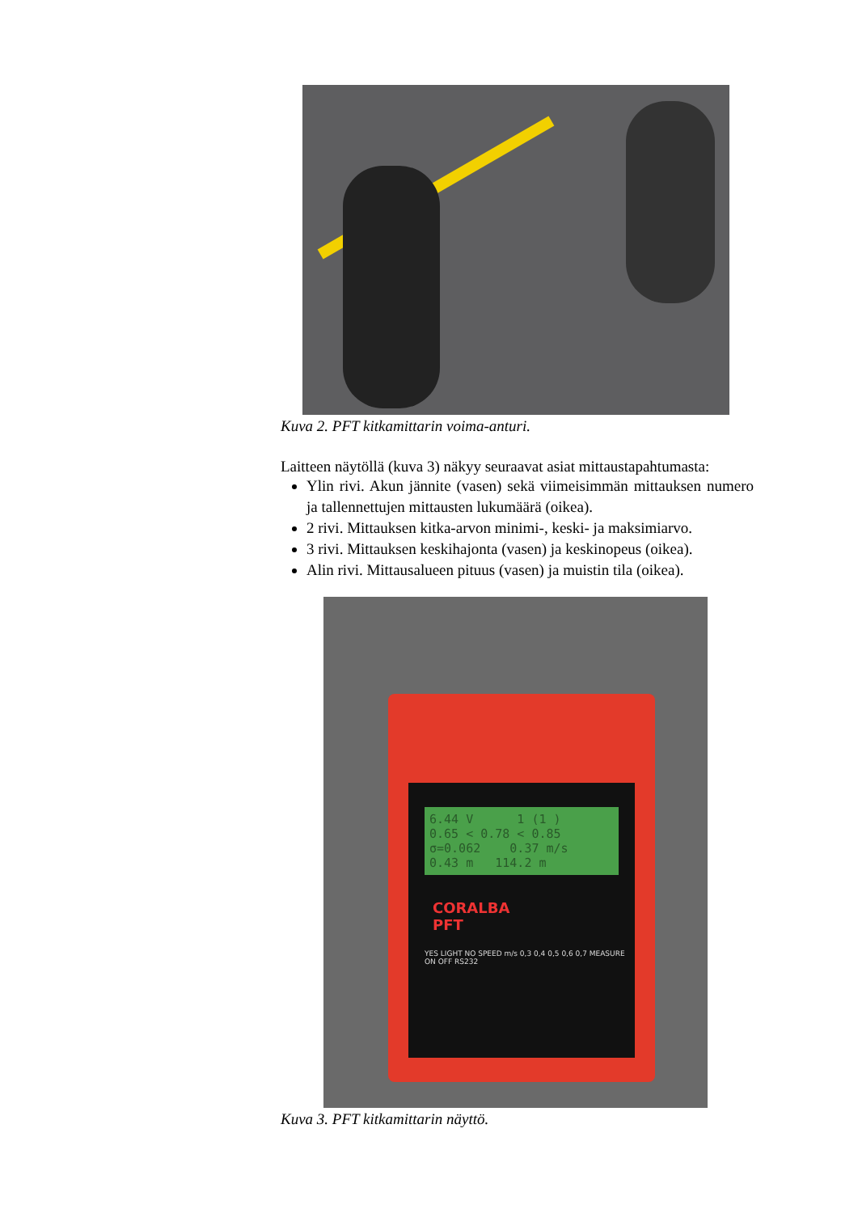Kuva 2. PFT kitkamittarin voima-anturi.
Laitteen näytöllä (kuva 3) näkyy seuraavat asiat mittaustapahtumasta:
Ylin rivi. Akun jännite (vasen) sekä viimeisimmän mittauksen numero ja tallennettujen mittausten lukumäärä (oikea).
2 rivi. Mittauksen kitka-arvon minimi-, keski- ja maksimiarvo.
3 rivi. Mittauksen keskihajonta (vasen) ja keskinopeus (oikea).
Alin rivi. Mittausalueen pituus (vasen) ja muistin tila (oikea).
6.44 V 1 (1 )
0.65 < 0.78 < 0.85
σ=0.062 0.37 m/s
0.43 m 114.2 m
CORALBA
PFT
YES LIGHT NO SPEED m/s 0,3 0,4 0,5 0,6 0,7 MEASURE ON OFF RS232
Kuva 3. PFT kitkamittarin näyttö.